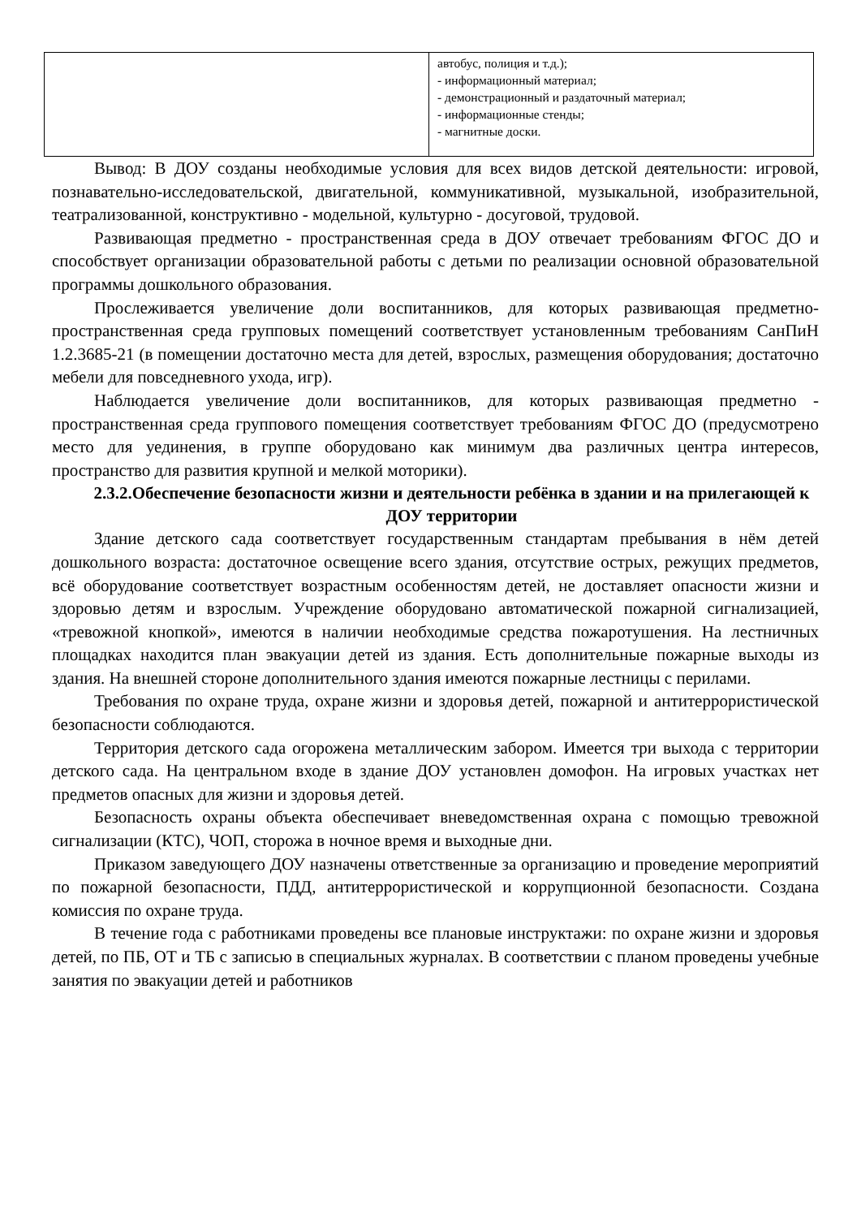| | автобус, полиция и т.д.); - информационный материал; - демонстрационный и раздаточный материал; - информационные стенды; - магнитные доски. |
Вывод: В ДОУ созданы необходимые условия для всех видов детской деятельности: игровой, познавательно-исследовательской, двигательной, коммуникативной, музыкальной, изобразительной, театрализованной, конструктивно - модельной, культурно - досуговой, трудовой.
Развивающая предметно - пространственная среда в ДОУ отвечает требованиям ФГОС ДО и способствует организации образовательной работы с детьми по реализации основной образовательной программы дошкольного образования.
Прослеживается увеличение доли воспитанников, для которых развивающая предметно-пространственная среда групповых помещений соответствует установленным требованиям СанПиН 1.2.3685-21 (в помещении достаточно места для детей, взрослых, размещения оборудования; достаточно мебели для повседневного ухода, игр).
Наблюдается увеличение доли воспитанников, для которых развивающая предметно - пространственная среда группового помещения соответствует требованиям ФГОС ДО (предусмотрено место для уединения, в группе оборудовано как минимум два различных центра интересов, пространство для развития крупной и мелкой моторики).
2.3.2.Обеспечение безопасности жизни и деятельности ребёнка в здании и на прилегающей к ДОУ территории
Здание детского сада соответствует государственным стандартам пребывания в нём детей дошкольного возраста: достаточное освещение всего здания, отсутствие острых, режущих предметов, всё оборудование соответствует возрастным особенностям детей, не доставляет опасности жизни и здоровью детям и взрослым. Учреждение оборудовано автоматической пожарной сигнализацией, «тревожной кнопкой», имеются в наличии необходимые средства пожаротушения. На лестничных площадках находится план эвакуации детей из здания. Есть дополнительные пожарные выходы из здания. На внешней стороне дополнительного здания имеются пожарные лестницы с перилами.
Требования по охране труда, охране жизни и здоровья детей, пожарной и антитеррористической безопасности соблюдаются.
Территория детского сада огорожена металлическим забором. Имеется три выхода с территории детского сада. На центральном входе в здание ДОУ установлен домофон. На игровых участках нет предметов опасных для жизни и здоровья детей.
Безопасность охраны объекта обеспечивает вневедомственная охрана с помощью тревожной сигнализации (КТС), ЧОП, сторожа в ночное время и выходные дни.
Приказом заведующего ДОУ назначены ответственные за организацию и проведение мероприятий по пожарной безопасности, ПДД, антитеррористической и коррупционной безопасности. Создана комиссия по охране труда.
В течение года с работниками проведены все плановые инструктажи: по охране жизни и здоровья детей, по ПБ, ОТ и ТБ с записью в специальных журналах. В соответствии с планом проведены учебные занятия по эвакуации детей и работников